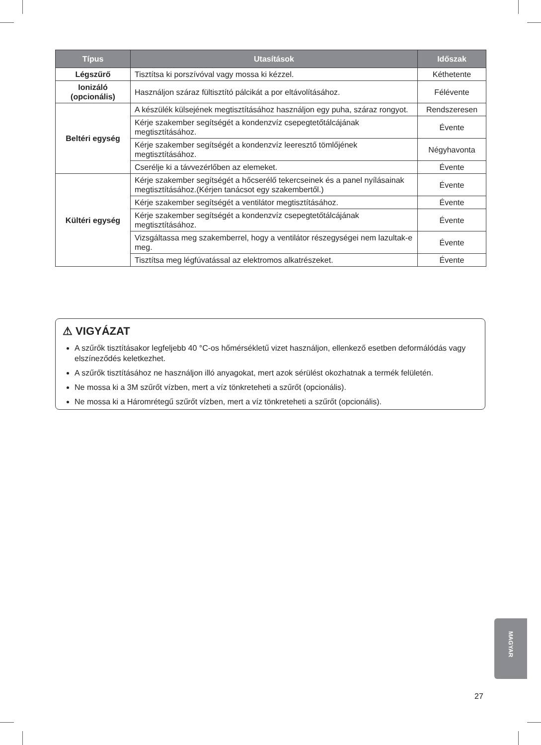| Típus | Utasítások | Időszak |
| --- | --- | --- |
| Légszűrő | Tisztítsa ki porszívóval vagy mossa ki kézzel. | Kéthetente |
| Ionizáló (opcionális) | Használjon száraz fültisztító pálcikát a por eltávolításához. | Félévente |
| Beltéri egység | A készülék külsejének megtisztításához használjon egy puha, száraz rongyot. | Rendszeresen |
| | Kérje szakember segítségét a kondenzvíz csepegtetőtálcájának megtisztításához. | Évente |
| | Kérje szakember segítségét a kondenzvíz leeresztő tömlőjének megtisztításához. | Négyhavonta |
| | Cserélje ki a távvezérlőben az elemeket. | Évente |
| Kültéri egység | Kérje szakember segítségét a hőcserélő tekercseinek és a panel nyílásainak megtisztításához.(Kérjen tanácsot egy szakembertől.) | Évente |
| | Kérje szakember segítségét a ventilátor megtisztításához. | Évente |
| | Kérje szakember segítségét a kondenzvíz csepegtetőtálcájának megtisztításához. | Évente |
| | Vizsgáltassa meg szakemberrel, hogy a ventilátor részegységei nem lazultak-e meg. | Évente |
| | Tisztítsa meg légfúvatással az elektromos alkatrészeket. | Évente |
⚠ VIGYÁZAT
A szűrők tisztításakor legfeljebb 40 °C-os hőmérsékletű vizet használjon, ellenkező esetben deformálódás vagy elszíneződés keletkezhet.
A szűrők tisztításához ne használjon illó anyagokat, mert azok sérülést okozhatnak a termék felületén.
Ne mossa ki a 3M szűrőt vízben, mert a víz tönkreteheti a szűrőt (opcionális).
Ne mossa ki a Háromrétegű szűrőt vízben, mert a víz tönkreteheti a szűrőt (opcionális).
MAGYAR
27